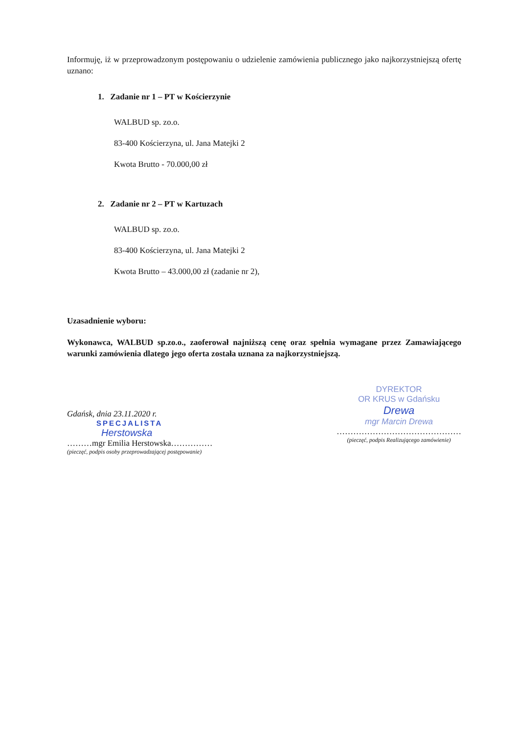Informuję, iż w przeprowadzonym postępowaniu o udzielenie zamówienia publicznego jako najkorzystniejszą ofertę uznano:
1. Zadanie nr 1 – PT w Kościerzynie
WALBUD sp. zo.o.
83-400 Kościerzyna, ul. Jana Matejki 2
Kwota Brutto - 70.000,00 zł
2. Zadanie nr 2 – PT w Kartuzach
WALBUD sp. zo.o.
83-400 Kościerzyna, ul. Jana Matejki 2
Kwota Brutto – 43.000,00 zł (zadanie nr 2),
Uzasadnienie wyboru:
Wykonawca, WALBUD sp.zo.o., zaoferował najniższą cenę oraz spełnia wymagane przez Zamawiającego warunki zamówienia dlatego jego oferta została uznana za najkorzystniejszą.
Gdańsk, dnia 23.11.2020 r.
SPECJALISTA
Herstowska
………mgr Emilia Herstowska……………
(pieczęć, podpis osoby przeprowadzającej postępowanie)
DYREKTOR
OR KRUS w Gdańsku
Drewa
mgr Marcin Drewa
………………………………………
(pieczęć, podpis Realizującego zamówienie)